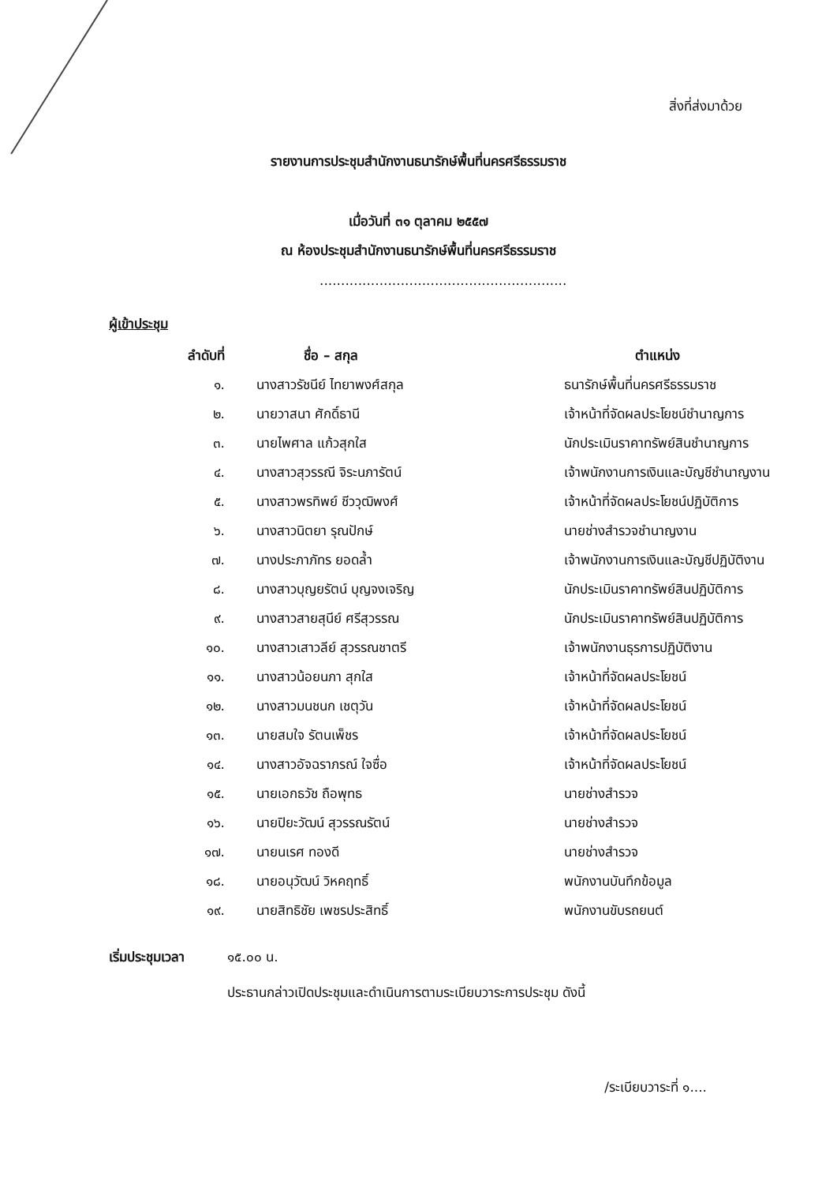สิ่งที่ส่งมาด้วย
รายงานการประชุมสำนักงานธนารักษ์พื้นที่นครศรีธรรมราช
เมื่อวันที่ ๓๑ ตุลาคม ๒๕๕๗
ณ ห้องประชุมสำนักงานธนารักษ์พื้นที่นครศรีธรรมราช
..........................................................
ผู้เข้าประชุม
| ลำดับที่ | ชื่อ – สกุล | ตำแหน่ง |
| --- | --- | --- |
| ๑. | นางสาวรัชนีย์ ไทยาพงศ์สกุล | ธนารักษ์พื้นที่นครศรีธรรมราช |
| ๒. | นายวาสนา ศักดิ์ธานี | เจ้าหน้าที่จัดผลประโยชน์ชำนาญการ |
| ๓. | นายไพศาล แก้วสุกใส | นักประเมินราคาทรัพย์สินชำนาญการ |
| ๔. | นางสาวสุวรรณี จิระนภารัตน์ | เจ้าพนักงานการเงินและบัญชีชำนาญงาน |
| ๕. | นางสาวพรทิพย์ ชีววุฒิพงศ์ | เจ้าหน้าที่จัดผลประโยชน์ปฏิบัติการ |
| ๖. | นางสาวนิตยา รุณปักษ์ | นายช่างสำรวจชำนาญงาน |
| ๗. | นางประภาภัทร ยอดล้ำ | เจ้าพนักงานการเงินและบัญชีปฏิบัติงาน |
| ๘. | นางสาวบุญยรัตน์ บุญจงเจริญ | นักประเมินราคาทรัพย์สินปฏิบัติการ |
| ๙. | นางสาวสายสุนีย์ ศรีสุวรรณ | นักประเมินราคาทรัพย์สินปฏิบัติการ |
| ๑๐. | นางสาวเสาวลีย์ สุวรรณชาตรี | เจ้าพนักงานธุรการปฏิบัติงาน |
| ๑๑. | นางสาวน้อยนภา สุกใส | เจ้าหน้าที่จัดผลประโยชน์ |
| ๑๒. | นางสาวมนชนก เชตุวัน | เจ้าหน้าที่จัดผลประโยชน์ |
| ๑๓. | นายสมใจ รัตนเพ็ชร | เจ้าหน้าที่จัดผลประโยชน์ |
| ๑๔. | นางสาวอัจฉราภรณ์ ใจซื่อ | เจ้าหน้าที่จัดผลประโยชน์ |
| ๑๕. | นายเอกธวัช ถือพุทธ | นายช่างสำรวจ |
| ๑๖. | นายปิยะวัฒน์ สุวรรณรัตน์ | นายช่างสำรวจ |
| ๑๗. | นายนเรศ ทองดี | นายช่างสำรวจ |
| ๑๘. | นายอนุวัฒน์ วิหคฤทธิ์ | พนักงานบันทึกข้อมูล |
| ๑๙. | นายสิทธิชัย เพชรประสิทธิ์ | พนักงานขับรถยนต์ |
เริ่มประชุมเวลา ๑๕.๐๐ น.
ประธานกล่าวเปิดประชุมและดำเนินการตามระเบียบวาระการประชุม ดังนี้
/ระเบียบวาระที่ ๑....